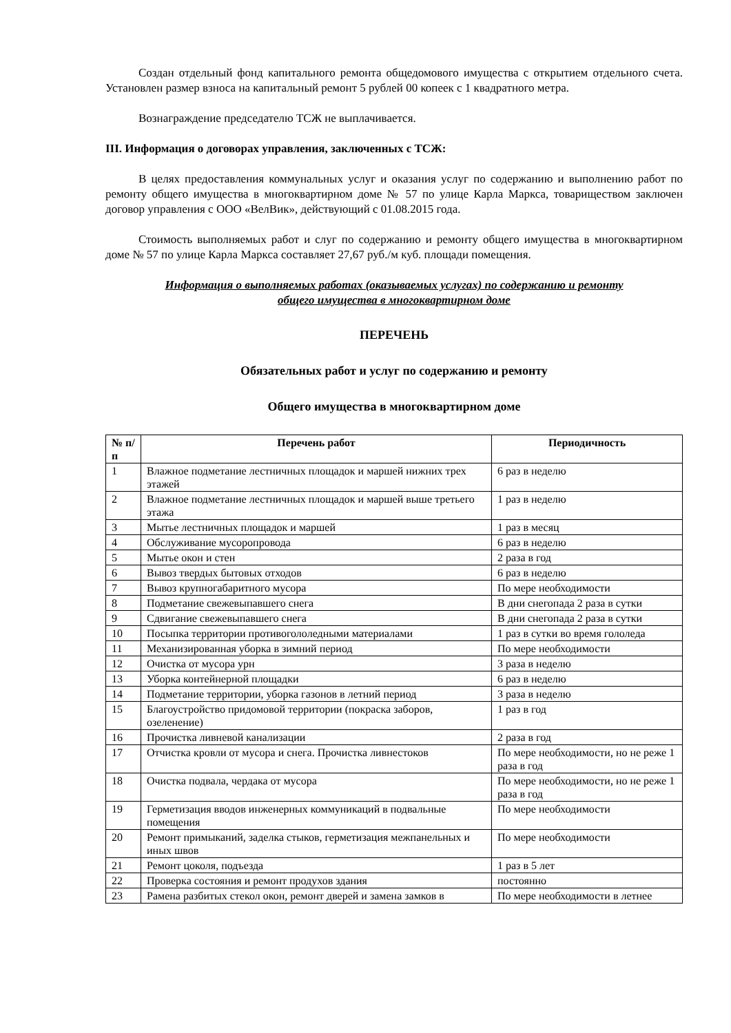Создан отдельный фонд капитального ремонта общедомового имущества с открытием отдельного счета. Установлен размер взноса на капитальный ремонт 5 рублей 00 копеек с 1 квадратного метра.
Вознаграждение председателю ТСЖ не выплачивается.
III. Информация о договорах управления, заключенных с ТСЖ:
В целях предоставления коммунальных услуг и оказания услуг по содержанию и выполнению работ по ремонту общего имущества в многоквартирном доме № 57 по улице Карла Маркса, товариществом заключен договор управления с ООО «ВелВик», действующий с 01.08.2015 года.
Стоимость выполняемых работ и слуг по содержанию и ремонту общего имущества в многоквартирном доме № 57 по улице Карла Маркса составляет 27,67 руб./м куб. площади помещения.
Информация о выполняемых работах (оказываемых услугах) по содержанию и ремонту
общего имущества в многоквартирном доме
ПЕРЕЧЕНЬ
Обязательных работ и услуг по содержанию и ремонту
Общего имущества в многоквартирном доме
| № п/п | Перечень работ | Периодичность |
| --- | --- | --- |
| 1 | Влажное подметание лестничных площадок и маршей нижних трех этажей | 6 раз в неделю |
| 2 | Влажное подметание лестничных площадок и маршей выше третьего этажа | 1 раз в неделю |
| 3 | Мытье лестничных площадок и маршей | 1 раз в месяц |
| 4 | Обслуживание мусоропровода | 6 раз в неделю |
| 5 | Мытье окон и стен | 2 раза в год |
| 6 | Вывоз твердых бытовых отходов | 6 раз в неделю |
| 7 | Вывоз крупногабаритного мусора | По мере необходимости |
| 8 | Подметание свежевыпавшего снега | В дни снегопада 2 раза в сутки |
| 9 | Сдвигание свежевыпавшего снега | В дни снегопада 2 раза в сутки |
| 10 | Посыпка территории противогололедными материалами | 1 раз в сутки во время гололеда |
| 11 | Механизированная уборка в зимний период | По мере необходимости |
| 12 | Очистка от мусора урн | 3 раза в неделю |
| 13 | Уборка контейнерной площадки | 6 раз в неделю |
| 14 | Подметание территории, уборка газонов в летний период | 3 раза в неделю |
| 15 | Благоустройство придомовой территории (покраска заборов, озеленение) | 1 раз в год |
| 16 | Прочистка ливневой канализации | 2 раза в год |
| 17 | Отчистка кровли от мусора и снега. Прочистка ливнестоков | По мере необходимости, но не реже 1 раза в год |
| 18 | Очистка подвала, чердака от мусора | По мере необходимости, но не реже 1 раза в год |
| 19 | Герметизация вводов инженерных коммуникаций в подвальные помещения | По мере необходимости |
| 20 | Ремонт примыканий, заделка стыков, герметизация межпанельных и иных швов | По мере необходимости |
| 21 | Ремонт цоколя, подъезда | 1 раз в 5 лет |
| 22 | Проверка состояния и ремонт продухов здания | постоянно |
| 23 | Рамена разбитых стекол окон, ремонт дверей и замена замков в | По мере необходимости в летнее |